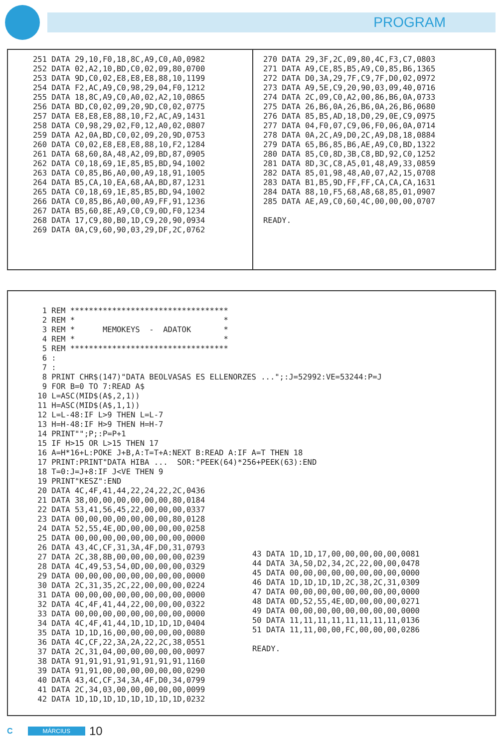PROGRAM
251 DATA 29,10,F0,18,8C,A9,C0,A0,0982 252 DATA 02,A2,10,BD,C0,02,09,80,0700 253 DATA 9D,C0,02,E8,E8,E8,88,10,1199 254 DATA F2,AC,A9,C0,98,29,04,F0,1212 255 DATA 18,8C,A9,C0,A0,02,A2,10,0865 256 DATA BD,C0,02,09,20,9D,C0,02,0775 257 DATA E8,E8,E8,88,10,F2,AC,A9,1431 258 DATA C0,98,29,02,F0,12,A0,02,0807 259 DATA A2,0A,BD,C0,02,09,20,9D,0753 260 DATA C0,02,E8,E8,E8,88,10,F2,1284 261 DATA 68,60,8A,48,A2,09,BD,87,0905 262 DATA C0,18,69,1E,85,B5,BD,94,1002 263 DATA C0,85,B6,A0,00,A9,18,91,1005 264 DATA B5,CA,10,EA,68,AA,BD,87,1231 265 DATA C0,18,69,1E,85,B5,BD,94,1002 266 DATA C0,85,B6,A0,00,A9,FF,91,1236 267 DATA B5,60,8E,A9,C0,C9,0D,F0,1234 268 DATA 17,C9,80,B0,1D,C9,20,90,0934 269 DATA 0A,C9,60,90,03,29,DF,2C,0762
270 DATA 29,3F,2C,09,80,4C,F3,C7,0803 271 DATA A9,CE,85,B5,A9,C0,85,B6,1365 272 DATA D0,3A,29,7F,C9,7F,D0,02,0972 273 DATA A9,5E,C9,20,90,03,09,40,0716 274 DATA 2C,09,C0,A2,00,86,B6,0A,0733 275 DATA 26,B6,0A,26,B6,0A,26,B6,0680 276 DATA 85,B5,AD,18,D0,29,0E,C9,0975 277 DATA 04,F0,07,C9,06,F0,06,0A,0714 278 DATA 0A,2C,A9,D0,2C,A9,D8,18,0884 279 DATA 65,B6,85,B6,AE,A9,C0,BD,1322 280 DATA 85,C0,8D,3B,C8,BD,92,C0,1252 281 DATA 8D,3C,C8,A5,01,48,A9,33,0859 282 DATA 85,01,98,48,A0,07,A2,15,0708 283 DATA B1,B5,9D,FF,FF,CA,CA,CA,1631 284 DATA 88,10,F5,68,A8,68,85,01,0907 285 DATA AE,A9,C0,60,4C,00,00,00,0707 READY.
1 REM ********************************** 2 REM * * 3 REM * MEMOKEYS - ADATOK * 4 REM * * 5 REM ********************************** 6 : 7 : 8 PRINT CHR$(147)"DATA BEOLVASAS ES ELLENORZES ...";:J=52992:VE=53244:P=J 9 FOR B=0 TO 7:READ A$ 10 L=ASC(MID$(A$,2,1)) 11 H=ASC(MID$(A$,1,1)) 12 L=L-48:IF L>9 THEN L=L-7 13 H=H-48:IF H>9 THEN H=H-7 14 PRINT"";P;:P=P+1 15 IF H>15 OR L>15 THEN 17 16 A=H*16+L:POKE J+B,A:T=T+A:NEXT B:READ A:IF A=T THEN 18 17 PRINT:PRINT"DATA HIBA ... SOR:"PEEK(64)*256+PEEK(63):END 18 T=0:J=J+8:IF J<VE THEN 9 19 PRINT"KESZ":END 20 DATA 4C,4F,41,44,22,24,22,2C,0436 21 DATA 38,00,00,00,00,00,00,80,0184 22 DATA 53,41,56,45,22,00,00,00,0337 23 DATA 00,00,00,00,00,00,00,80,0128 24 DATA 52,55,4E,0D,00,00,00,00,0258 25 DATA 00,00,00,00,00,00,00,00,0000 26 DATA 43,4C,CF,31,3A,4F,D0,31,0793 27 DATA 2C,38,8B,00,00,00,00,00,0239 28 DATA 4C,49,53,54,0D,00,00,00,0329 29 DATA 00,00,00,00,00,00,00,00,0000 30 DATA 2C,31,35,2C,22,00,00,00,0224 31 DATA 00,00,00,00,00,00,00,00,0000 32 DATA 4C,4F,41,44,22,00,00,00,0322 33 DATA 00,00,00,00,00,00,00,00,0000 34 DATA 4C,4F,41,44,1D,1D,1D,1D,0404 35 DATA 1D,1D,16,00,00,00,00,00,0080 36 DATA 4C,CF,22,3A,2A,22,2C,38,0551 37 DATA 2C,31,04,00,00,00,00,00,0097 38 DATA 91,91,91,91,91,91,91,91,1160 39 DATA 91,91,00,00,00,00,00,00,0290 40 DATA 43,4C,CF,34,3A,4F,D0,34,0799 41 DATA 2C,34,03,00,00,00,00,00,0099 42 DATA 1D,1D,1D,1D,1D,1D,1D,1D,0232
43 DATA 1D,1D,17,00,00,00,00,00,0081 44 DATA 3A,50,D2,34,2C,22,00,00,0478 45 DATA 00,00,00,00,00,00,00,00,0000 46 DATA 1D,1D,1D,1D,2C,38,2C,31,0309 47 DATA 00,00,00,00,00,00,00,00,0000 48 DATA 0D,52,55,4E,0D,00,00,00,0271 49 DATA 00,00,00,00,00,00,00,00,0000 50 DATA 11,11,11,11,11,11,11,11,0136 51 DATA 11,11,00,00,FC,00,00,00,0286 READY.
C MÁRCIUS 10